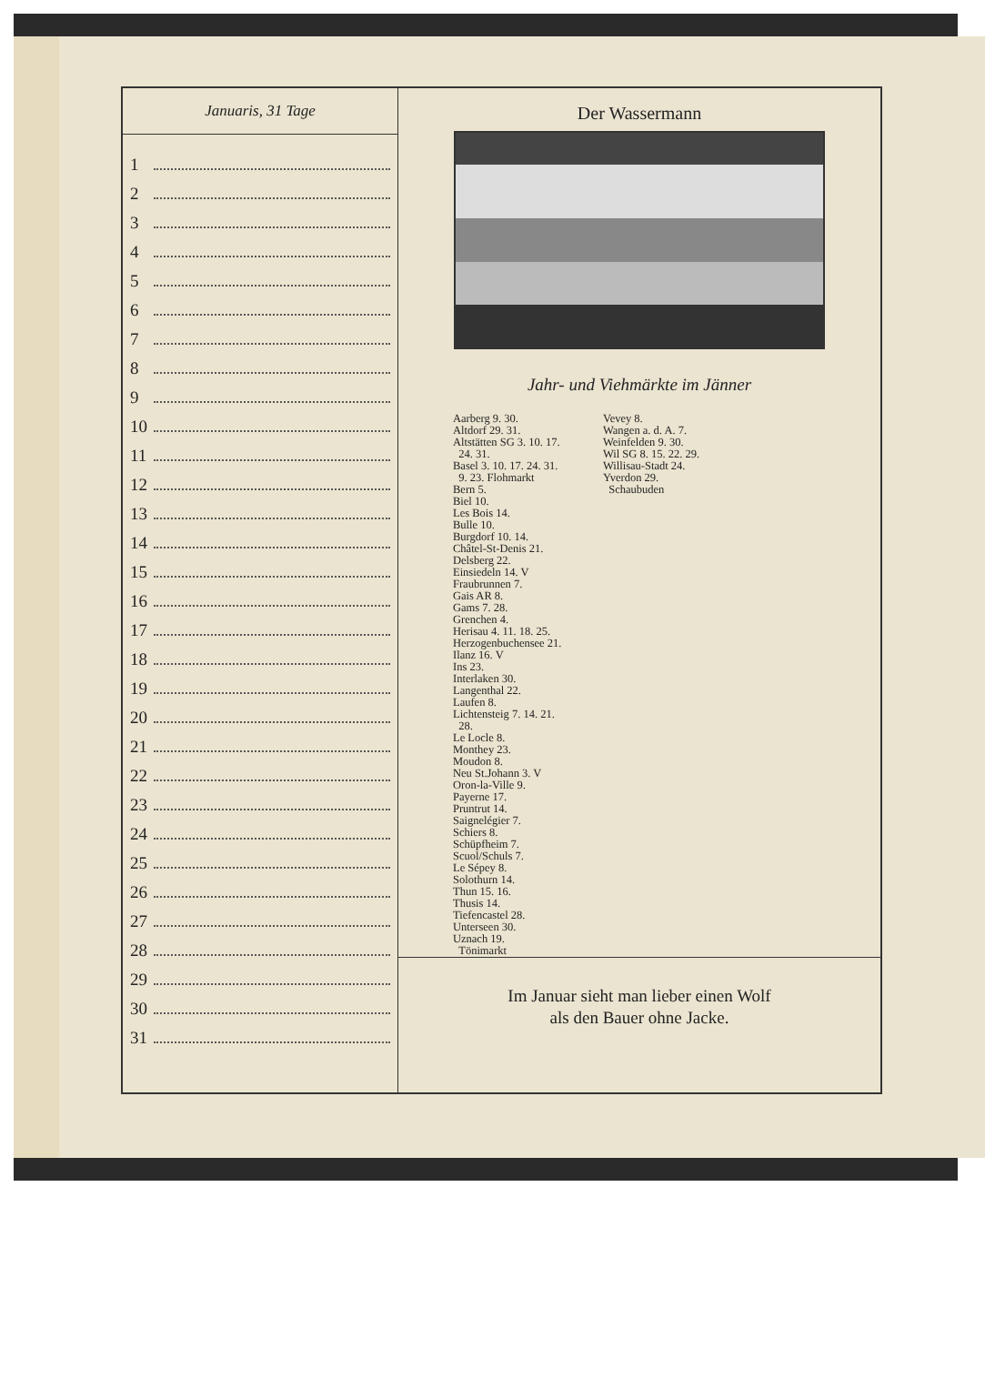Januaris, 31 Tage
1
2
3
4
5
6
7
8
9
10
11
12
13
14
15
16
17
18
19
20
21
22
23
24
25
26
27
28
29
30
31
Der Wassermann
Jahr- und Viehmärkte im Jänner
Aarberg 9. 30.
Altdorf 29. 31.
Altstätten SG 3. 10. 17.
24. 31.
Basel 3. 10. 17. 24. 31.
9. 23. Flohmarkt
Bern 5.
Biel 10.
Les Bois 14.
Bulle 10.
Burgdorf 10. 14.
Châtel-St-Denis 21.
Delsberg 22.
Einsiedeln 14. V
Fraubrunnen 7.
Gais AR 8.
Gams 7. 28.
Grenchen 4.
Herisau 4. 11. 18. 25.
Herzogenbuchensee 21.
Ilanz 16. V
Ins 23.
Interlaken 30.
Langenthal 22.
Laufen 8.
Lichtensteig 7. 14. 21.
28.
Le Locle 8.
Monthey 23.
Moudon 8.
Neu St.Johann 3. V
Oron-la-Ville 9.
Payerne 17.
Pruntrut 14.
Saignelégier 7.
Schiers 8.
Schüpfheim 7.
Scuol/Schuls 7.
Le Sépey 8.
Solothurn 14.
Thun 15. 16.
Thusis 14.
Tiefencastel 28.
Unterseen 30.
Uznach 19.
Tönimarkt
Vevey 8.
Wangen a. d. A. 7.
Weinfelden 9. 30.
Wil SG 8. 15. 22. 29.
Willisau-Stadt 24.
Yverdon 29.
Schaubuden
Im Januar sieht man lieber einen Wolf
als den Bauer ohne Jacke.